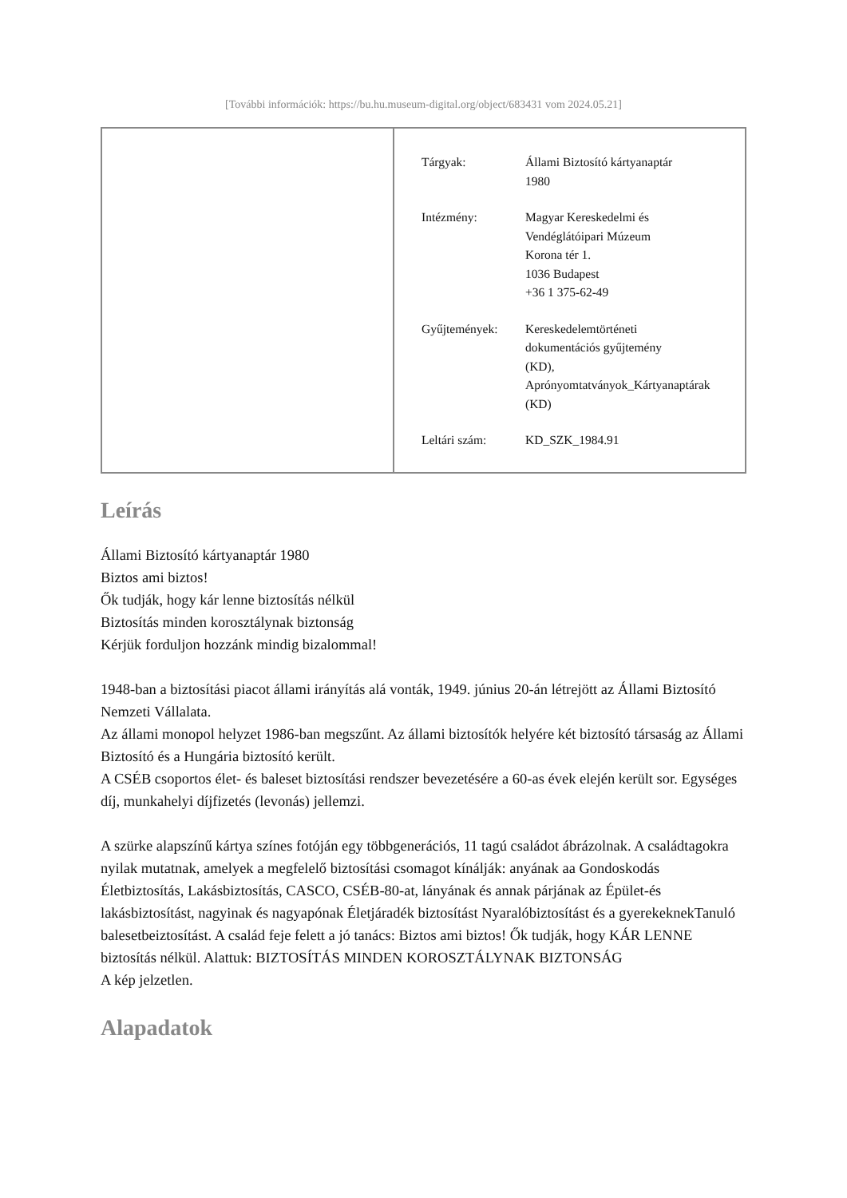[További információk: https://bu.hu.museum-digital.org/object/683431 vom 2024.05.21]
| Tárgyak: | Állami Biztosító kártyanaptár 1980 |
| Intézmény: | Magyar Kereskedelmi és Vendéglátóipari Múzeum Korona tér 1. 1036 Budapest +36 1 375-62-49 |
| Gyűjtemények: | Kereskedelemtörténeti dokumentációs gyűjtemény (KD), Aprónyomtatványok_Kártyanaptárak (KD) |
| Leltári szám: | KD_SZK_1984.91 |
Leírás
Állami Biztosító kártyanaptár 1980
Biztos ami biztos!
Ők tudják, hogy kár lenne biztosítás nélkül
Biztosítás minden korosztálynak biztonság
Kérjük forduljon hozzánk mindig bizalommal!
1948-ban a biztosítási piacot állami irányítás alá vonták, 1949. június 20-án létrejött az Állami Biztosító Nemzeti Vállalata.
Az állami monopol helyzet 1986-ban megszűnt. Az állami biztosítók helyére két biztosító társaság az Állami Biztosító és a Hungária biztosító került.
A CSÉB csoportos élet- és baleset biztosítási rendszer bevezetésére a 60-as évek elején került sor. Egységes díj, munkahelyi díjfizetés (levonás) jellemzi.
A szürke alapszínű kártya színes fotóján egy többgenerációs, 11 tagú családot ábrázolnak. A családtagokra nyilak mutatnak, amelyek a megfelelő biztosítási csomagot kínálják: anyának aa Gondoskodás Életbiztosítás, Lakásbiztosítás, CASCO, CSÉB-80-at, lányának és annak párjának az Épület-és lakásbiztosítást, nagyinak és nagyapónak Életjáradék biztosítást Nyaralóbiztosítást és a gyerekeknekTanuló balesetbeiztosítást. A család feje felett a jó tanács: Biztos ami biztos! Ők tudják, hogy KÁR LENNE biztosítás nélkül. Alattuk: BIZTOSÍTÁS MINDEN KOROSZTÁLYNAK BIZTONSÁG
A kép jelzetlen.
Alapadatok